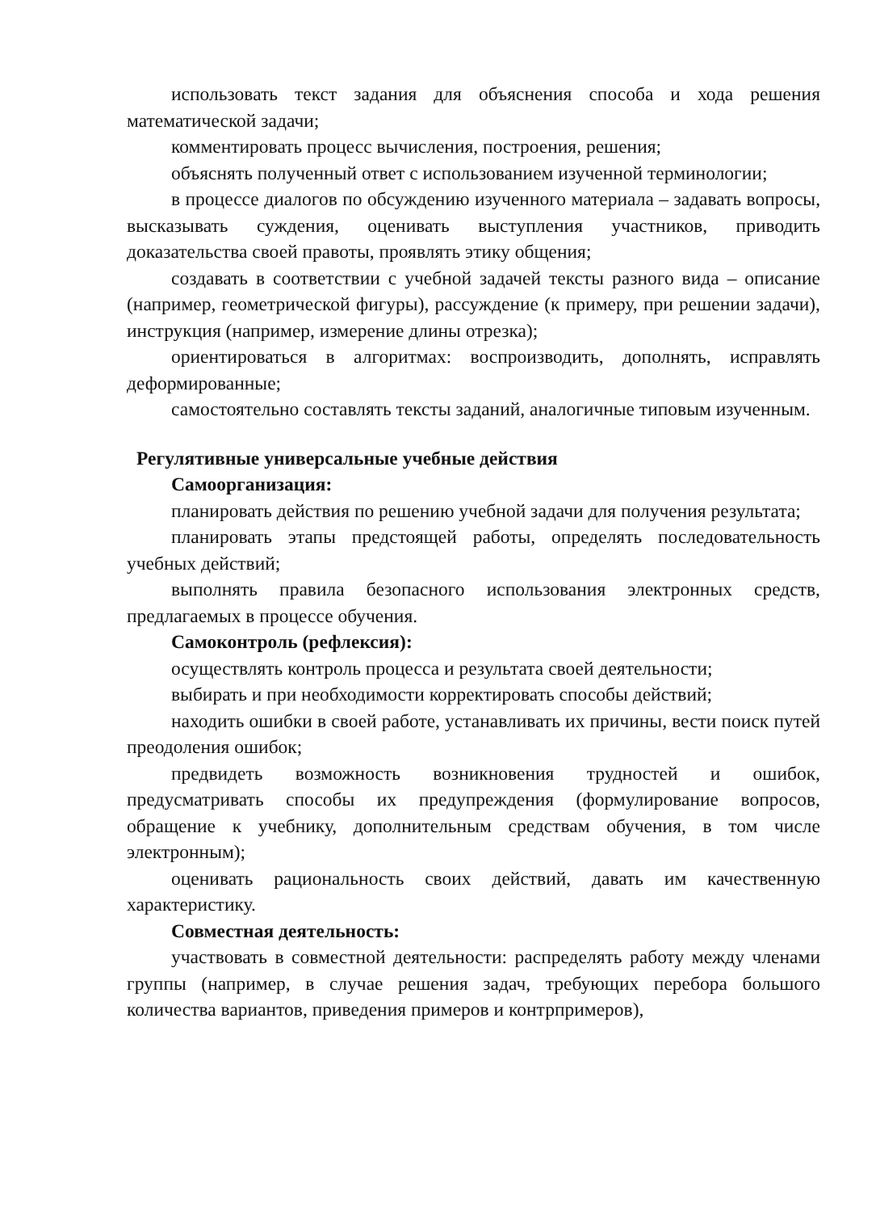использовать текст задания для объяснения способа и хода решения математической задачи;
комментировать процесс вычисления, построения, решения;
объяснять полученный ответ с использованием изученной терминологии;
в процессе диалогов по обсуждению изученного материала – задавать вопросы, высказывать суждения, оценивать выступления участников, приводить доказательства своей правоты, проявлять этику общения;
создавать в соответствии с учебной задачей тексты разного вида – описание (например, геометрической фигуры), рассуждение (к примеру, при решении задачи), инструкция (например, измерение длины отрезка);
ориентироваться в алгоритмах: воспроизводить, дополнять, исправлять деформированные;
самостоятельно составлять тексты заданий, аналогичные типовым изученным.
Регулятивные универсальные учебные действия
Самоорганизация:
планировать действия по решению учебной задачи для получения результата;
планировать этапы предстоящей работы, определять последовательность учебных действий;
выполнять правила безопасного использования электронных средств, предлагаемых в процессе обучения.
Самоконтроль (рефлексия):
осуществлять контроль процесса и результата своей деятельности;
выбирать и при необходимости корректировать способы действий;
находить ошибки в своей работе, устанавливать их причины, вести поиск путей преодоления ошибок;
предвидеть возможность возникновения трудностей и ошибок, предусматривать способы их предупреждения (формулирование вопросов, обращение к учебнику, дополнительным средствам обучения, в том числе электронным);
оценивать рациональность своих действий, давать им качественную характеристику.
Совместная деятельность:
участвовать в совместной деятельности: распределять работу между членами группы (например, в случае решения задач, требующих перебора большого количества вариантов, приведения примеров и контрпримеров),